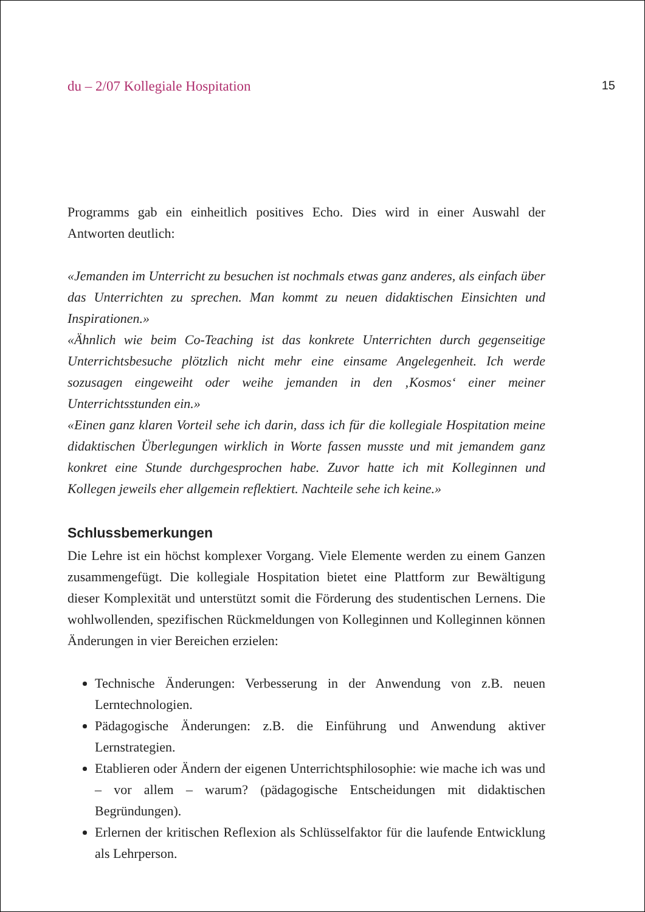du – 2/07 Kollegiale Hospitation 15
Programms gab ein einheitlich positives Echo. Dies wird in einer Auswahl der Antworten deutlich:
«Jemanden im Unterricht zu besuchen ist nochmals etwas ganz anderes, als einfach über das Unterrichten zu sprechen. Man kommt zu neuen didaktischen Einsichten und Inspirationen.»
«Ähnlich wie beim Co-Teaching ist das konkrete Unterrichten durch gegenseitige Unterrichtsbesuche plötzlich nicht mehr eine einsame Angelegenheit. Ich werde sozusagen eingeweiht oder weihe jemanden in den ‚Kosmos‘ einer meiner Unterrichtsstunden ein.»
«Einen ganz klaren Vorteil sehe ich darin, dass ich für die kollegiale Hospitation meine didaktischen Überlegungen wirklich in Worte fassen musste und mit jemandem ganz konkret eine Stunde durchgesprochen habe. Zuvor hatte ich mit Kolleginnen und Kollegen jeweils eher allgemein reflektiert. Nachteile sehe ich keine.»
Schlussbemerkungen
Die Lehre ist ein höchst komplexer Vorgang. Viele Elemente werden zu einem Ganzen zusammengefügt. Die kollegiale Hospitation bietet eine Plattform zur Bewältigung dieser Komplexität und unterstützt somit die Förderung des studentischen Lernens. Die wohlwollenden, spezifischen Rückmeldungen von Kolleginnen und Kolleginnen können Änderungen in vier Bereichen erzielen:
Technische Änderungen: Verbesserung in der Anwendung von z.B. neuen Lerntechnologien.
Pädagogische Änderungen: z.B. die Einführung und Anwendung aktiver Lernstrategien.
Etablieren oder Ändern der eigenen Unterrichtsphilosophie: wie mache ich was und – vor allem – warum? (pädagogische Entscheidungen mit didaktischen Begründungen).
Erlernen der kritischen Reflexion als Schlüsselfaktor für die laufende Entwicklung als Lehrperson.